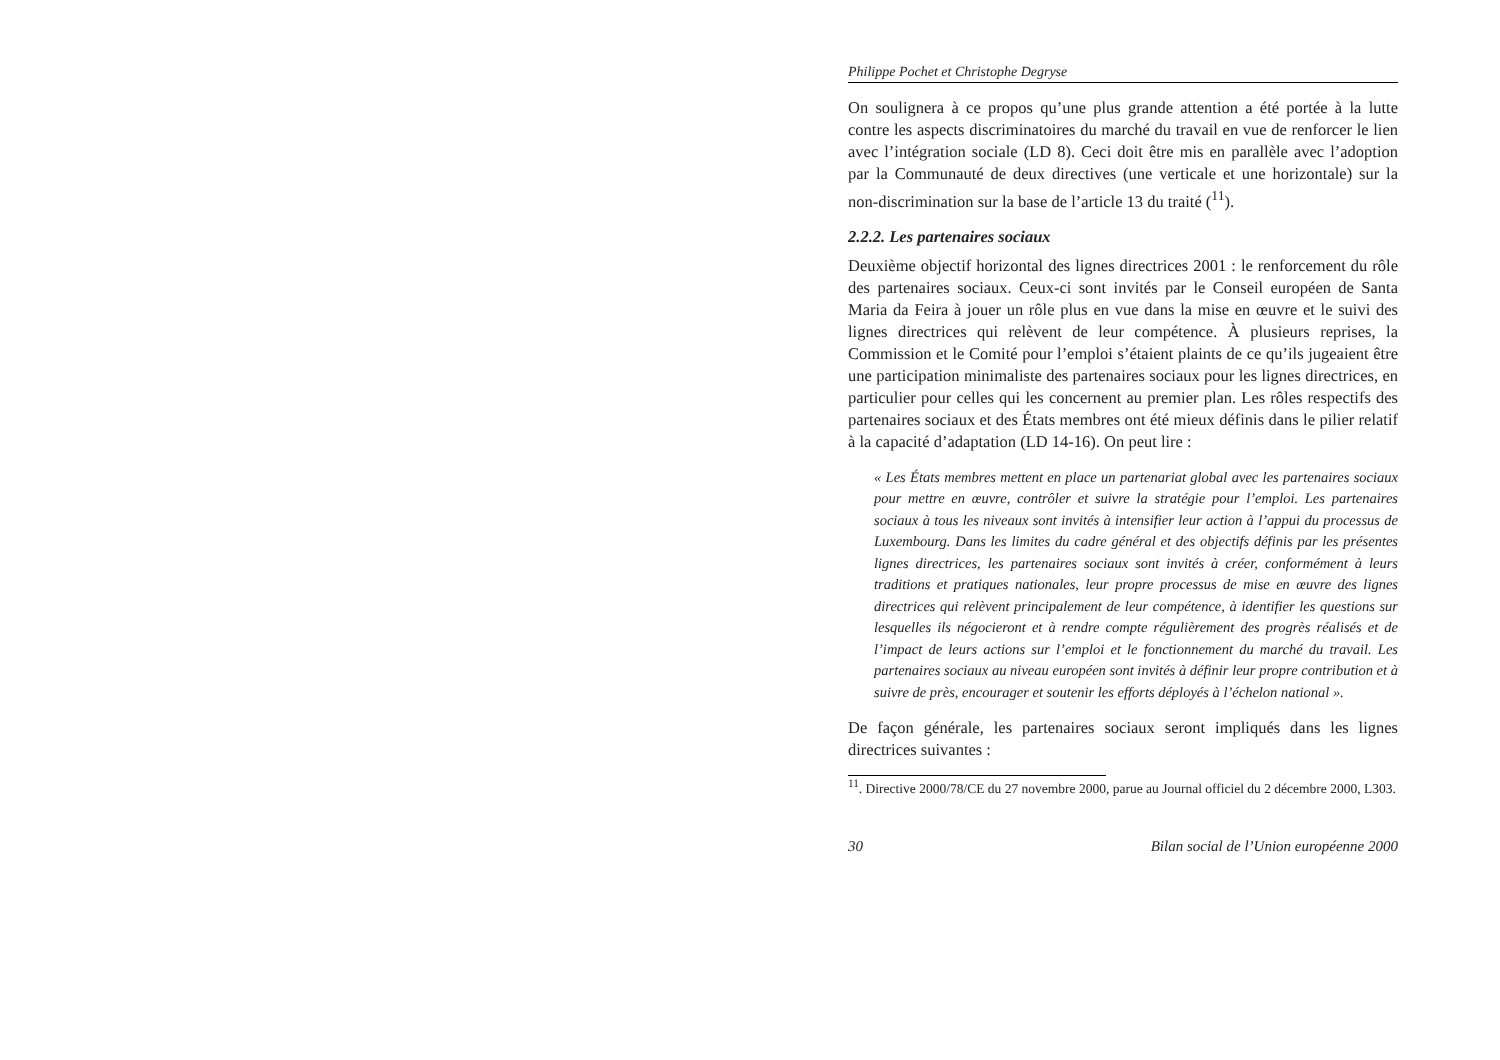Philippe Pochet et Christophe Degryse
On soulignera à ce propos qu’une plus grande attention a été portée à la lutte contre les aspects discriminatoires du marché du travail en vue de renforcer le lien avec l’intégration sociale (LD 8). Ceci doit être mis en parallèle avec l’adoption par la Communauté de deux directives (une verticale et une horizontale) sur la non-discrimination sur la base de l’article 13 du traité (<sup>11</sup>).
2.2.2. Les partenaires sociaux
Deuxième objectif horizontal des lignes directrices 2001 : le renforcement du rôle des partenaires sociaux. Ceux-ci sont invités par le Conseil européen de Santa Maria da Feira à jouer un rôle plus en vue dans la mise en œuvre et le suivi des lignes directrices qui relèvent de leur compétence. À plusieurs reprises, la Commission et le Comité pour l’emploi s’étaient plaints de ce qu’ils jugeaient être une participation minimaliste des partenaires sociaux pour les lignes directrices, en particulier pour celles qui les concernent au premier plan. Les rôles respectifs des partenaires sociaux et des États membres ont été mieux définis dans le pilier relatif à la capacité d’adaptation (LD 14-16). On peut lire :
« Les États membres mettent en place un partenariat global avec les partenaires sociaux pour mettre en œuvre, contrôler et suivre la stratégie pour l’emploi. Les partenaires sociaux à tous les niveaux sont invités à intensifier leur action à l’appui du processus de Luxembourg. Dans les limites du cadre général et des objectifs définis par les présentes lignes directrices, les partenaires sociaux sont invités à créer, conformément à leurs traditions et pratiques nationales, leur propre processus de mise en œuvre des lignes directrices qui relèvent principalement de leur compétence, à identifier les questions sur lesquelles ils négocieront et à rendre compte régulièrement des progrès réalisés et de l’impact de leurs actions sur l’emploi et le fonctionnement du marché du travail. Les partenaires sociaux au niveau européen sont invités à définir leur propre contribution et à suivre de près, encourager et soutenir les efforts déployés à l’échelon national ».
De façon générale, les partenaires sociaux seront impliqués dans les lignes directrices suivantes :
<sup>11</sup>. Directive 2000/78/CE du 27 novembre 2000, parue au Journal officiel du 2 décembre 2000, L303.
30 Bilan social de l’Union européenne 2000